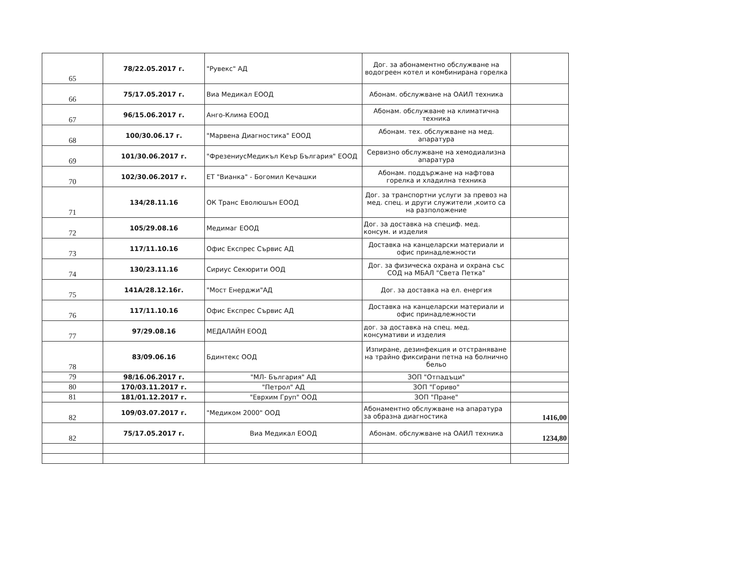| 65 | 78/22.05.2017 г. | "Рувекс" АД | Дог. за абонаментно обслужване на водогреен котел и комбинирана горелка | |
| 66 | 75/17.05.2017 г. | Виа Медикал ЕООД | Абонам. обслужване на ОАИЛ техника | |
| 67 | 96/15.06.2017 г. | Анго-Клима ЕООД | Абонам. обслужване на климатична техника | |
| 68 | 100/30.06.17 г. | "Марвена Диагностика" ЕООД | Абонам. тех. обслужване на мед. апаратура | |
| 69 | 101/30.06.2017 г. | "ФрезениусМедикъл Кеър България" ЕООД | Сервизно обслужване на хемодиализна апаратура | |
| 70 | 102/30.06.2017 г. | ЕТ "Вианка" - Богомил Кечашки | Абонам. поддържане на нафтова горелка и хладилна техника | |
| 71 | 134/28.11.16 | ОК Транс Еволюшън ЕООД | Дог. за транспортни услуги за превоз на мед. спец. и други служители ,които са на разположение | |
| 72 | 105/29.08.16 | Медимаг ЕООД | Дог. за доставка на специф. мед. консум. и изделия | |
| 73 | 117/11.10.16 | Офис Експрес Сървис АД | Доставка на канцеларски материали и офис принадлежности | |
| 74 | 130/23.11.16 | Сириус Секюрити ООД | Дог. за физическа охрана и охрана със СОД на МБАЛ "Света Петка" | |
| 75 | 141А/28.12.16г. | "Мост Енерджи"АД | Дог. за доставка на ел. енергия | |
| 76 | 117/11.10.16 | Офис Експрес Сървис АД | Доставка на канцеларски материали и офис принадлежности | |
| 77 | 97/29.08.16 | МЕДАЛАЙН ЕООД | дог. за доставка на спец. мед. консумативи и изделия | |
| 78 | 83/09.06.16 | Бдинтекс ООД | Изпиране, дезинфекция и отстраняване на трайно фиксирани петна на болнично бельо | |
| 79 | 98/16.06.2017 г. | "МЛ- България" АД | ЗОП "Отпадъци" | |
| 80 | 170/03.11.2017 г. | "Петрол" АД | ЗОП "Гориво" | |
| 81 | 181/01.12.2017 г. | "Еврхим Груп" ООД | ЗОП "Пране" | |
| 82 | 109/03.07.2017 г. | "Медиком 2000" ООД | Абонаментно обслужване на апаратура за образна диагностика | 1416,00 |
| 82 | 75/17.05.2017 г. | Виа Медикал ЕООД | Абонам. обслужване на ОАИЛ техника | 1234,80 |